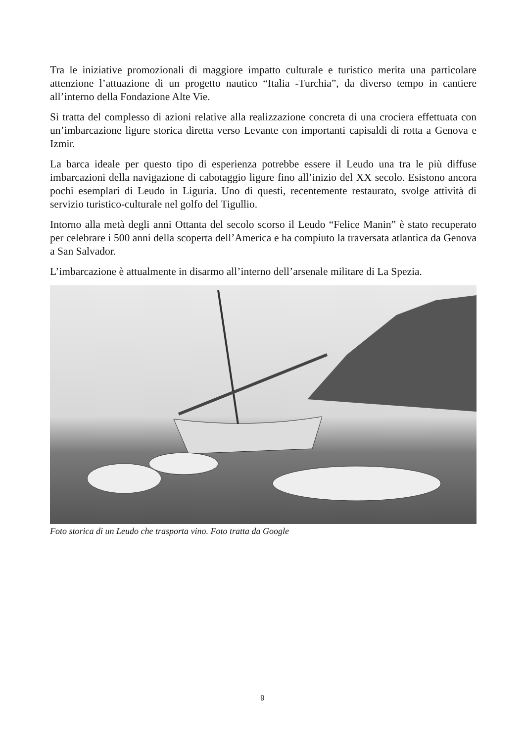Tra le iniziative promozionali di maggiore impatto culturale e turistico merita una particolare attenzione l’attuazione di un progetto nautico “Italia -Turchia”, da diverso tempo in cantiere all’interno della Fondazione Alte Vie.
Si tratta del complesso di azioni relative alla realizzazione concreta di una crociera effettuata con un’imbarcazione ligure storica diretta verso Levante con importanti capisaldi di rotta a Genova e Izmir.
La barca ideale per questo tipo di esperienza potrebbe essere il Leudo una tra le più diffuse imbarcazioni della navigazione di cabotaggio ligure fino all’inizio del XX secolo. Esistono ancora pochi esemplari di Leudo in Liguria. Uno di questi, recentemente restaurato, svolge attività di servizio turistico-culturale nel golfo del Tigullio.
Intorno alla metà degli anni Ottanta del secolo scorso il Leudo “Felice Manin” è stato recuperato per celebrare i 500 anni della scoperta dell’America e ha compiuto la traversata atlantica da Genova a San Salvador.
L’imbarcazione è attualmente in disarmo all’interno dell’arsenale militare di La Spezia.
Foto storica di un Leudo che trasporta vino. Foto tratta da Google
9